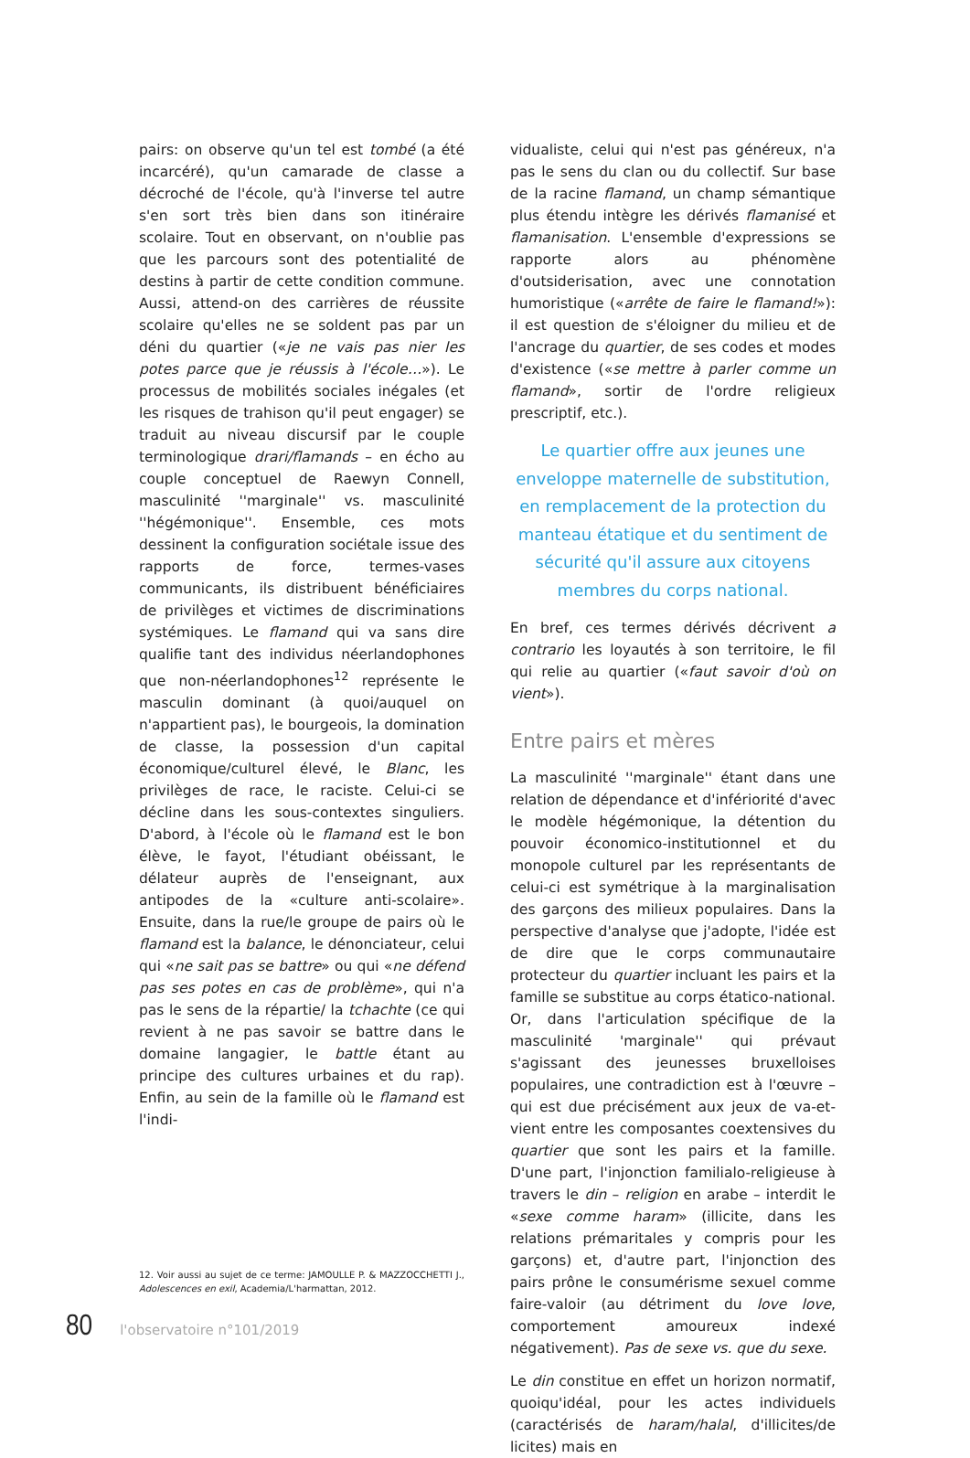pairs: on observe qu'un tel est tombé (a été incarcéré), qu'un camarade de classe a décroché de l'école, qu'à l'inverse tel autre s'en sort très bien dans son itinéraire scolaire. Tout en observant, on n'oublie pas que les parcours sont des potentialité de destins à partir de cette condition commune. Aussi, attend-on des carrières de réussite scolaire qu'elles ne se soldent pas par un déni du quartier («je ne vais pas nier les potes parce que je réussis à l'école…»). Le processus de mobilités sociales inégales (et les risques de trahison qu'il peut engager) se traduit au niveau discursif par le couple terminologique drari/flamands – en écho au couple conceptuel de Raewyn Connell, masculinité ''marginale'' vs. masculinité ''hégémonique''. Ensemble, ces mots dessinent la configuration sociétale issue des rapports de force, termes-vases communicants, ils distribuent bénéficiaires de privilèges et victimes de discriminations systémiques. Le flamand qui va sans dire qualifie tant des individus néerlandophones que non-néerlandophones<sup>12</sup> représente le masculin dominant (à quoi/auquel on n'appartient pas), le bourgeois, la domination de classe, la possession d'un capital économique/culturel élevé, le Blanc, les privilèges de race, le raciste. Celui-ci se décline dans les sous-contextes singuliers. D'abord, à l'école où le flamand est le bon élève, le fayot, l'étudiant obéissant, le délateur auprès de l'enseignant, aux antipodes de la «culture anti-scolaire». Ensuite, dans la rue/le groupe de pairs où le flamand est la balance, le dénonciateur, celui qui «ne sait pas se battre» ou qui «ne défend pas ses potes en cas de problème», qui n'a pas le sens de la répartie/ la tchachte (ce qui revient à ne pas savoir se battre dans le domaine langagier, le battle étant au principe des cultures urbaines et du rap). Enfin, au sein de la famille où le flamand est l'indi-
12. Voir aussi au sujet de ce terme: JAMOULLE P. & MAZZOCCHETTI J., Adolescences en exil, Academia/L'harmattan, 2012.
vidualiste, celui qui n'est pas généreux, n'a pas le sens du clan ou du collectif. Sur base de la racine flamand, un champ sémantique plus étendu intègre les dérivés flamanisé et flamanisation. L'ensemble d'expressions se rapporte alors au phénomène d'outsiderisation, avec une connotation humoristique («arrête de faire le flamand!»): il est question de s'éloigner du milieu et de l'ancrage du quartier, de ses codes et modes d'existence («se mettre à parler comme un flamand», sortir de l'ordre religieux prescriptif, etc.).
Le quartier offre aux jeunes une enveloppe maternelle de substitution, en remplacement de la protection du manteau étatique et du sentiment de sécurité qu'il assure aux citoyens membres du corps national.
En bref, ces termes dérivés décrivent a contrario les loyautés à son territoire, le fil qui relie au quartier («faut savoir d'où on vient»).
Entre pairs et mères
La masculinité ''marginale'' étant dans une relation de dépendance et d'infériorité d'avec le modèle hégémonique, la détention du pouvoir économico-institutionnel et du monopole culturel par les représentants de celui-ci est symétrique à la marginalisation des garçons des milieux populaires. Dans la perspective d'analyse que j'adopte, l'idée est de dire que le corps communautaire protecteur du quartier incluant les pairs et la famille se substitue au corps étatico-national. Or, dans l'articulation spécifique de la masculinité 'marginale'' qui prévaut s'agissant des jeunesses bruxelloises populaires, une contradiction est à l'œuvre – qui est due précisément aux jeux de va-et-vient entre les composantes coextensives du quartier que sont les pairs et la famille. D'une part, l'injonction familialo-religieuse à travers le din – religion en arabe – interdit le «sexe comme haram» (illicite, dans les relations prémaritales y compris pour les garçons) et, d'autre part, l'injonction des pairs prône le consumérisme sexuel comme faire-valoir (au détriment du love love, comportement amoureux indexé négativement). Pas de sexe vs. que du sexe.
Le din constitue en effet un horizon normatif, quoiqu'idéal, pour les actes individuels (caractérisés de haram/halal, d'illicites/de licites) mais en
80 l'observatoire n°101/2019